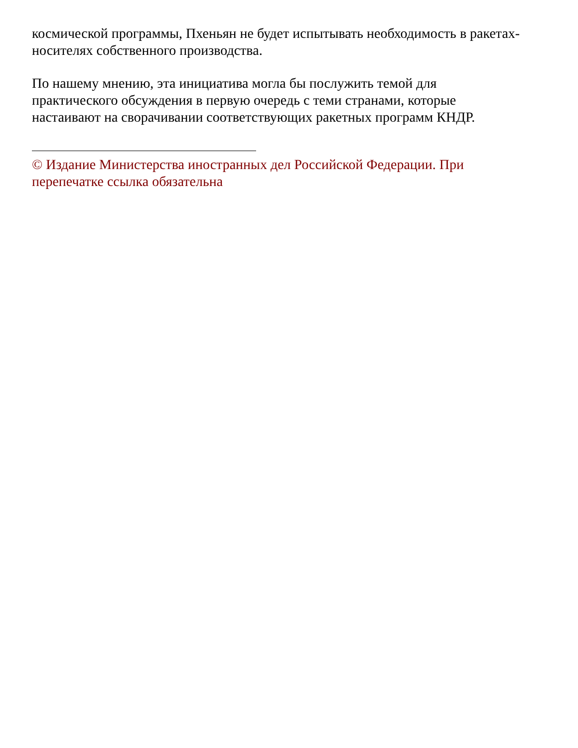космической программы, Пхеньян не будет испытывать необходимость в ракетах-
носителях собственного производства.
По нашему мнению, эта инициатива могла бы послужить темой для
практического обсуждения в первую очередь с теми странами, которые
настаивают на сворачивании соответствующих ракетных программ КНДР.
© Издание Министерства иностранных дел Российской Федерации. При
перепечатке ссылка обязательна